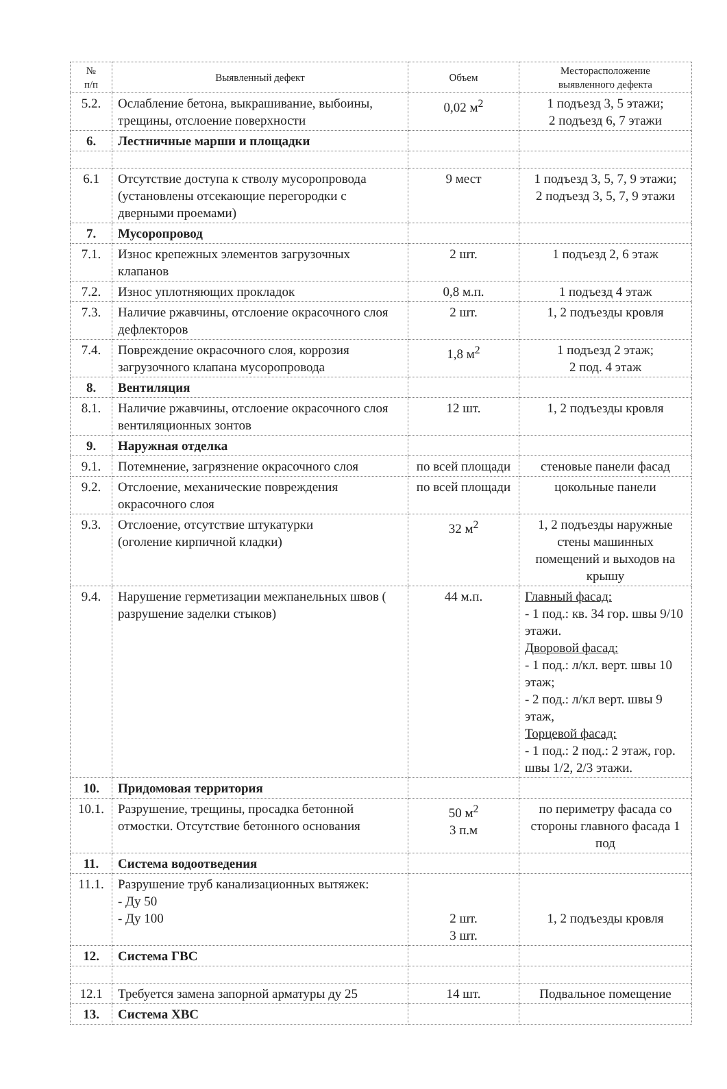| № п/п | Выявленный дефект | Объем | Месторасположение выявленного дефекта |
| --- | --- | --- | --- |
| 5.2. | Ослабление бетона, выкрашивание, выбоины, трещины, отслоение поверхности | 0,02 м<sup>2</sup> | 1 подъезд 3, 5 этажи; 2 подъезд 6, 7 этажи |
| 6. | Лестничные марши и площадки | | |
| 6.1 | Отсутствие доступа к стволу мусоропровода (установлены отсекающие перегородки с дверными проемами) | 9 мест | 1 подъезд 3, 5, 7, 9 этажи; 2 подъезд 3, 5, 7, 9 этажи |
| 7. | Мусоропровод | | |
| 7.1. | Износ крепежных элементов загрузочных клапанов | 2 шт. | 1 подъезд 2, 6 этаж |
| 7.2. | Износ уплотняющих прокладок | 0,8 м.п. | 1 подъезд 4 этаж |
| 7.3. | Наличие ржавчины, отслоение окрасочного слоя дефлекторов | 2 шт. | 1, 2 подъезды кровля |
| 7.4. | Повреждение окрасочного слоя, коррозия загрузочного клапана мусоропровода | 1,8 м<sup>2</sup> | 1 подъезд 2 этаж; 2 под. 4 этаж |
| 8. | Вентиляция | | |
| 8.1. | Наличие ржавчины, отслоение окрасочного слоя вентиляционных зонтов | 12 шт. | 1, 2 подъезды кровля |
| 9. | Наружная отделка | | |
| 9.1. | Потемнение, загрязнение окрасочного слоя | по всей площади | стеновые панели фасад |
| 9.2. | Отслоение, механические повреждения окрасочного слоя | по всей площади | цокольные панели |
| 9.3. | Отслоение, отсутствие штукатурки (оголение кирпичной кладки) | 32 м<sup>2</sup> | 1, 2 подъезды наружные стены машинных помещений и выходов на крышу |
| 9.4. | Нарушение герметизации межпанельных швов ( разрушение заделки стыков) | 44 м.п. | Главный фасад: - 1 под.: кв. 34 гор. швы 9/10 этажи. Дворовой фасад: - 1 под.: л/кл. верт. швы 10 этаж; - 2 под.: л/кл верт. швы 9 этаж, Торцевой фасад: - 1 под.: 2 под.: 2 этаж, гор. швы 1/2, 2/3 этажи. |
| 10. | Придомовая территория | | |
| 10.1. | Разрушение, трещины, просадка бетонной отмостки. Отсутствие бетонного основания | 50 м<sup>2</sup> 3 п.м | по периметру фасада со стороны главного фасада 1 под |
| 11. | Система водоотведения | | |
| 11.1. | Разрушение труб канализационных вытяжек: - Ду 50 - Ду 100 | 2 шт. 3 шт. | 1, 2 подъезды кровля |
| 12. | Система ГВС | | |
| 12.1 | Требуется замена запорной арматуры ду 25 | 14 шт. | Подвальное помещение |
| 13. | Система ХВС | | |